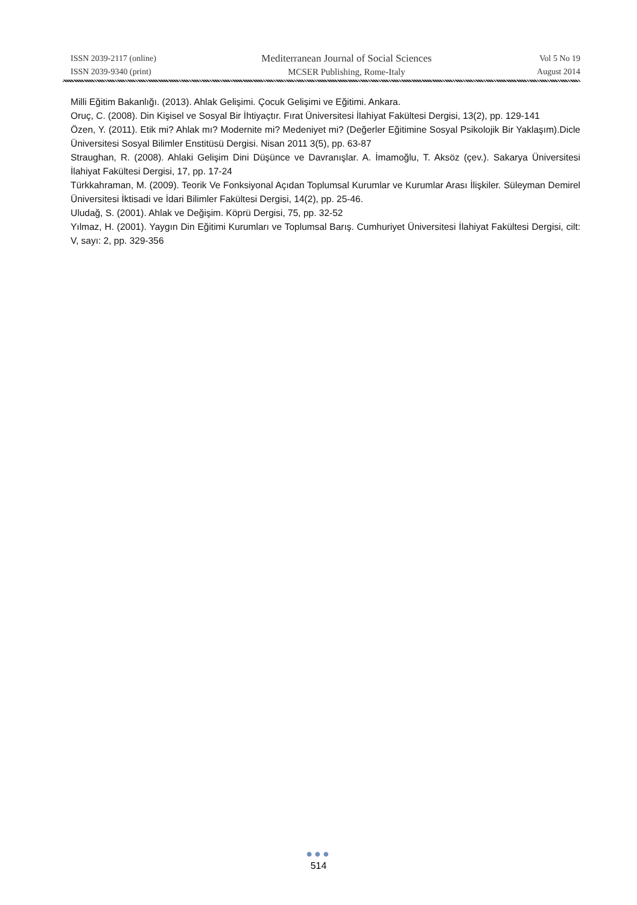ISSN 2039-2117 (online)
ISSN 2039-9340 (print)
Mediterranean Journal of Social Sciences
MCSER Publishing, Rome-Italy
Vol 5 No 19
August 2014
Milli Eğitim Bakanlığı. (2013). Ahlak Gelişimi. Çocuk Gelişimi ve Eğitimi. Ankara.
Oruç, C. (2008). Din Kişisel ve Sosyal Bir İhtiyaçtır. Fırat Üniversitesi İlahiyat Fakültesi Dergisi, 13(2), pp. 129-141
Özen, Y. (2011). Etik mi? Ahlak mı? Modernite mi? Medeniyet mi? (Değerler Eğitimine Sosyal Psikolojik Bir Yaklaşım).Dicle Üniversitesi Sosyal Bilimler Enstitüsü Dergisi. Nisan 2011 3(5), pp. 63-87
Straughan, R. (2008). Ahlaki Gelişim Dini Düşünce ve Davranışlar. A. İmamoğlu, T. Aksöz (çev.). Sakarya Üniversitesi İlahiyat Fakültesi Dergisi, 17, pp. 17-24
Türkkahraman, M. (2009). Teorik Ve Fonksiyonal Açıdan Toplumsal Kurumlar ve Kurumlar Arası İlişkiler. Süleyman Demirel Üniversitesi İktisadi ve İdari Bilimler Fakültesi Dergisi, 14(2), pp. 25-46.
Uludağ, S. (2001). Ahlak ve Değişim. Köprü Dergisi, 75, pp. 32-52
Yılmaz, H. (2001). Yaygın Din Eğitimi Kurumları ve Toplumsal Barış. Cumhuriyet Üniversitesi İlahiyat Fakültesi Dergisi, cilt: V, sayı: 2, pp. 329-356
●●●
514